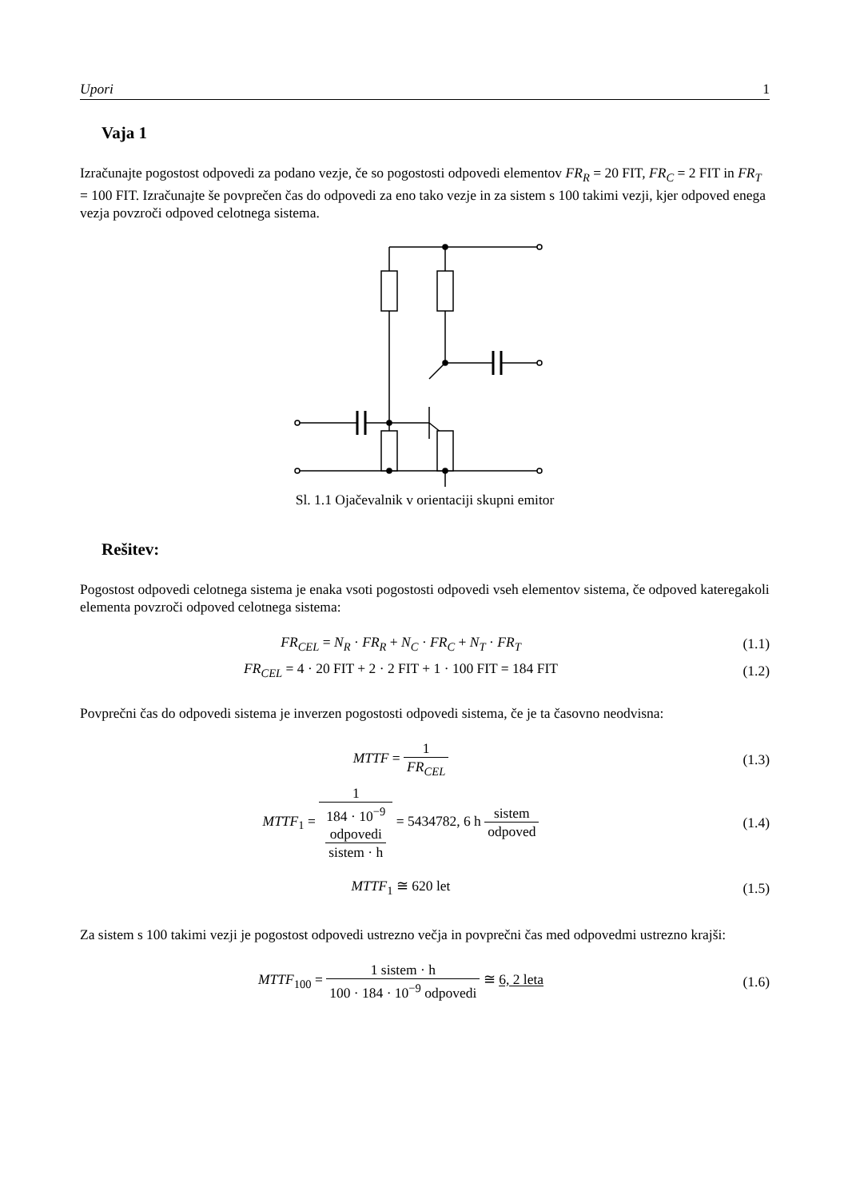Upori 1
Vaja 1
Izračunajte pogostost odpovedi za podano vezje, če so pogostosti odpovedi elementov FR<sub>R</sub> = 20 FIT, FR<sub>C</sub> = 2 FIT in FR<sub>T</sub> = 100 FIT. Izračunajte še povprečen čas do odpovedi za eno tako vezje in za sistem s 100 takimi vezji, kjer odpoved enega vezja povzroči odpoved celotnega sistema.
Sl. 1.1 Ojačevalnik v orientaciji skupni emitor
Rešitev:
Pogostost odpovedi celotnega sistema je enaka vsoti pogostosti odpovedi vseh elementov sistema, če odpoved kateregakoli elementa povzroči odpoved celotnega sistema:
FR<sub>CEL</sub> = N<sub>R</sub> · FR<sub>R</sub> + N<sub>C</sub> · FR<sub>C</sub> + N<sub>T</sub> · FR<sub>T</sub> (1.1)
FR<sub>CEL</sub> = 4 · 20 FIT + 2 · 2 FIT + 1 · 100 FIT = 184 FIT (1.2)
Povprečni čas do odpovedi sistema je inverzen pogostosti odpovedi sistema, če je ta časovno neodvisna:
MTTF = 1 FR<sub>CEL</sub> (1.3)
MTTF<sub>1</sub> = 1 184 · 10<sup>−9</sup>
odpovedi
sistem · h = 5434782, 6 h sistem odpoved (1.4)
MTTF<sub>1</sub> ≅ 620 let (1.5)
Za sistem s 100 takimi vezji je pogostost odpovedi ustrezno večja in povprečni čas med odpovedmi ustrezno krajši:
MTTF<sub>100</sub> = 1 sistem · h 100 · 184 · 10<sup>−9</sup> odpovedi ≅ 6, 2 leta (1.6)